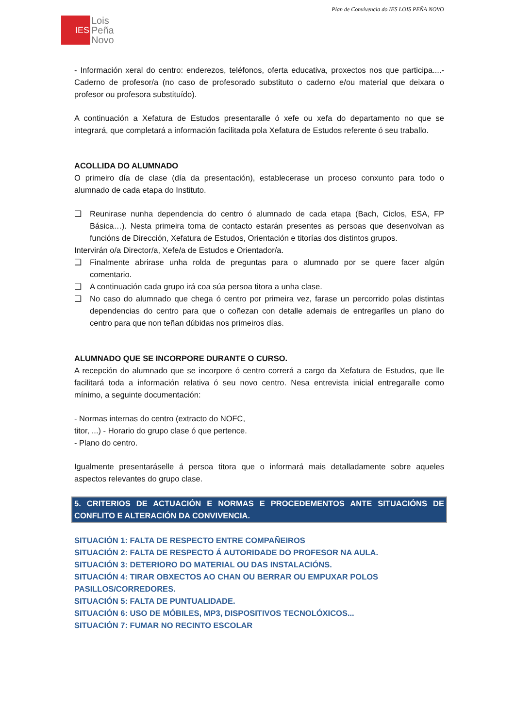Plan de Convivencia do IES LOIS PEÑA NOVO
IES
Lois
Peña
Novo
- Información xeral do centro: enderezos, teléfonos, oferta educativa, proxectos nos que participa....- Caderno de profesor/a (no caso de profesorado substituto o caderno e/ou material que deixara o profesor ou profesora substituído).
A continuación a Xefatura de Estudos presentaralle ó xefe ou xefa do departamento no que se integrará, que completará a información facilitada pola Xefatura de Estudos referente ó seu traballo.
ACOLLIDA DO ALUMNADO
O primeiro día de clase (día da presentación), establecerase un proceso conxunto para todo o alumnado de cada etapa do Instituto.
❑ Reunirase nunha dependencia do centro ó alumnado de cada etapa (Bach, Ciclos, ESA, FP Básica…). Nesta primeira toma de contacto estarán presentes as persoas que desenvolvan as funcións de Dirección, Xefatura de Estudos, Orientación e titorías dos distintos grupos.
Intervirán o/a Director/a, Xefe/a de Estudos e Orientador/a.
❑ Finalmente abrirase unha rolda de preguntas para o alumnado por se quere facer algún comentario.
❑ A continuación cada grupo irá coa súa persoa titora a unha clase.
❑ No caso do alumnado que chega ó centro por primeira vez, farase un percorrido polas distintas dependencias do centro para que o coñezan con detalle ademais de entregarlles un plano do centro para que non teñan dúbidas nos primeiros días.
ALUMNADO QUE SE INCORPORE DURANTE O CURSO.
A recepción do alumnado que se incorpore ó centro correrá a cargo da Xefatura de Estudos, que lle facilitará toda a información relativa ó seu novo centro. Nesa entrevista inicial entregaralle como mínimo, a seguinte documentación:
- Normas internas do centro (extracto do NOFC,
titor, ...) - Horario do grupo clase ó que pertence.
- Plano do centro.
Igualmente presentaráselle á persoa titora que o informará mais detalladamente sobre aqueles aspectos relevantes do grupo clase.
5. CRITERIOS DE ACTUACIÓN E NORMAS E PROCEDEMENTOS ANTE SITUACIÓNS DE CONFLITO E ALTERACIÓN DA CONVIVENCIA.
SITUACIÓN 1: FALTA DE RESPECTO ENTRE COMPAÑEIROS
SITUACIÓN 2: FALTA DE RESPECTO Á AUTORIDADE DO PROFESOR NA AULA.
SITUACIÓN 3: DETERIORO DO MATERIAL OU DAS INSTALACIÓNS.
SITUACIÓN 4: TIRAR OBXECTOS AO CHAN OU BERRAR OU EMPUXAR POLOS
PASILLOS/CORREDORES.
SITUACIÓN 5: FALTA DE PUNTUALIDADE.
SITUACIÓN 6: USO DE MÓBILES, MP3, DISPOSITIVOS TECNOLÓXICOS...
SITUACIÓN 7: FUMAR NO RECINTO ESCOLAR